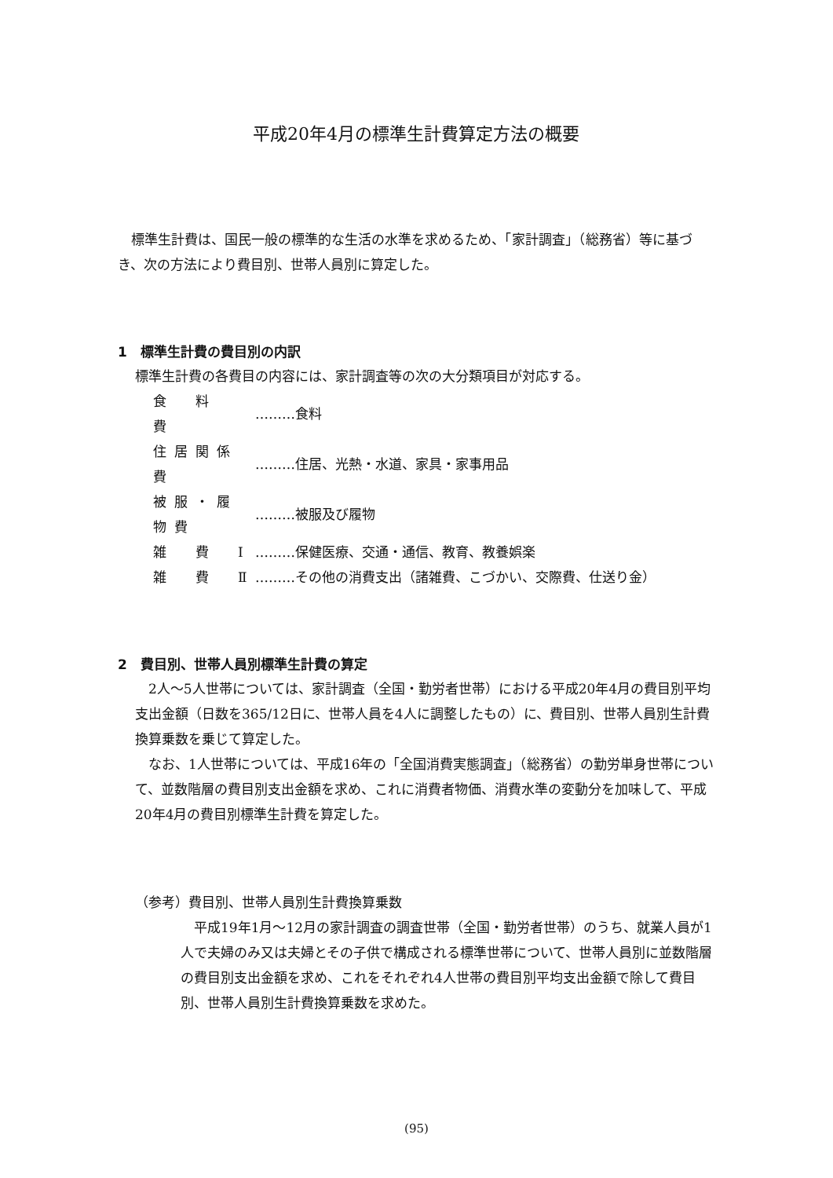平成20年4月の標準生計費算定方法の概要
標準生計費は、国民一般の標準的な生活の水準を求めるため、「家計調査」（総務省）等に基づき、次の方法により費目別、世帯人員別に算定した。
1　標準生計費の費目別の内訳
標準生計費の各費目の内容には、家計調査等の次の大分類項目が対応する。
| 食 料 費 | ………食料 |
| 住居関係費 | ………住居、光熱・水道、家具・家事用品 |
| 被服・履物費 | ………被服及び履物 |
| 雑 費 Ⅰ | ………保健医療、交通・通信、教育、教養娯楽 |
| 雑 費 Ⅱ | ………その他の消費支出（諸雑費、こづかい、交際費、仕送り金） |
2　費目別、世帯人員別標準生計費の算定
2人～5人世帯については、家計調査（全国・勤労者世帯）における平成20年4月の費目別平均支出金額（日数を365/12日に、世帯人員を4人に調整したもの）に、費目別、世帯人員別生計費換算乗数を乗じて算定した。
なお、1人世帯については、平成16年の「全国消費実態調査」（総務省）の勤労単身世帯について、並数階層の費目別支出金額を求め、これに消費者物価、消費水準の変動分を加味して、平成20年4月の費目別標準生計費を算定した。
（参考）費目別、世帯人員別生計費換算乗数
平成19年1月～12月の家計調査の調査世帯（全国・勤労者世帯）のうち、就業人員が1人で夫婦のみ又は夫婦とその子供で構成される標準世帯について、世帯人員別に並数階層の費目別支出金額を求め、これをそれぞれ4人世帯の費目別平均支出金額で除して費目別、世帯人員別生計費換算乗数を求めた。
(95)